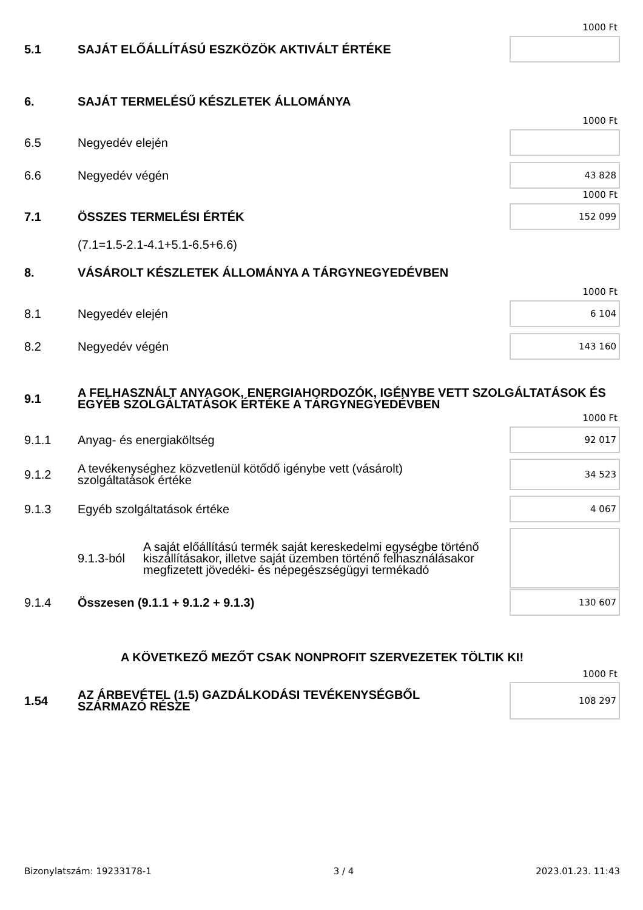1000 Ft
5.1
SAJÁT ELŐÁLLÍTÁSÚ ESZKÖZÖK AKTIVÁLT ÉRTÉKE
6.
SAJÁT TERMELÉSŰ KÉSZLETEK ÁLLOMÁNYA
1000 Ft
6.5
Negyedév elején
6.6
Negyedév végén
43 828
1000 Ft
7.1
ÖSSZES TERMELÉSI ÉRTÉK
152 099
(7.1=1.5-2.1-4.1+5.1-6.5+6.6)
8.
VÁSÁROLT KÉSZLETEK ÁLLOMÁNYA A TÁRGYNEGYEDÉVBEN
1000 Ft
8.1
Negyedév elején
6 104
8.2
Negyedév végén
143 160
9.1
A FELHASZNÁLT ANYAGOK, ENERGIAHORDOZÓK, IGÉNYBE VETT SZOLGÁLTATÁSOK ÉS EGYÉB SZOLGÁLTATÁSOK ÉRTÉKE A TÁRGYNEGYEDÉVBEN
1000 Ft
9.1.1
Anyag- és energiaköltség
92 017
9.1.2
A tevékenységhez közvetlenül kötődő igénybe vett (vásárolt)
szolgáltatások értéke
34 523
9.1.3
Egyéb szolgáltatások értéke
4 067
9.1.3-ból
A saját előállítású termék saját kereskedelmi egységbe történő kiszállításakor, illetve saját üzemben történő felhasználásakor megfizetett jövedéki- és népegészségügyi termékadó
9.1.4
Összesen (9.1.1 + 9.1.2 + 9.1.3)
130 607
A KÖVETKEZŐ MEZŐT CSAK NONPROFIT SZERVEZETEK TÖLTIK KI!
1000 Ft
1.54
AZ ÁRBEVÉTEL (1.5) GAZDÁLKODÁSI TEVÉKENYSÉGBŐL
SZÁRMAZÓ RÉSZE
108 297
Bizonylatszám: 19233178-1 3 / 4 2023.01.23. 11:43